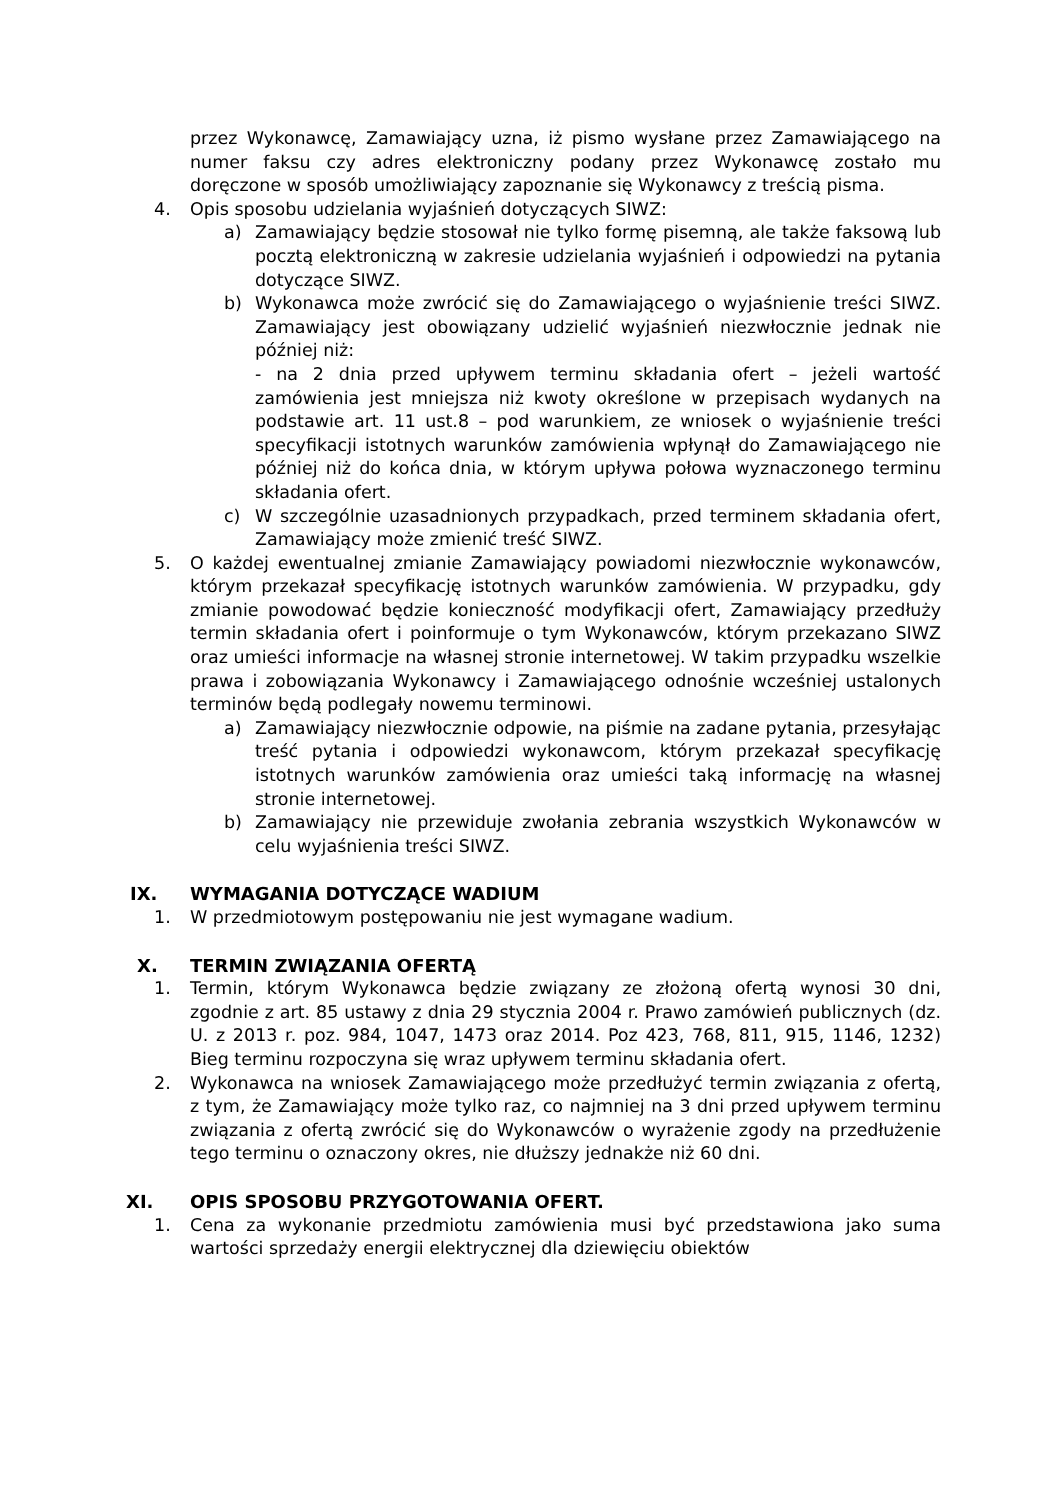przez Wykonawcę, Zamawiający uzna, iż pismo wysłane przez Zamawiającego na numer faksu czy adres elektroniczny podany przez Wykonawcę zostało mu doręczone w sposób umożliwiający zapoznanie się Wykonawcy z treścią pisma.
4. Opis sposobu udzielania wyjaśnień dotyczących SIWZ:
a) Zamawiający będzie stosował nie tylko formę pisemną, ale także faksową lub pocztą elektroniczną w zakresie udzielania wyjaśnień i odpowiedzi na pytania dotyczące SIWZ.
b) Wykonawca może zwrócić się do Zamawiającego o wyjaśnienie treści SIWZ. Zamawiający jest obowiązany udzielić wyjaśnień niezwłocznie jednak nie później niż:
- na 2 dnia przed upływem terminu składania ofert – jeżeli wartość zamówienia jest mniejsza niż kwoty określone w przepisach wydanych na podstawie art. 11 ust.8 – pod warunkiem, ze wniosek o wyjaśnienie treści specyfikacji istotnych warunków zamówienia wpłynął do Zamawiającego nie później niż do końca dnia, w którym upływa połowa wyznaczonego terminu składania ofert.
c) W szczególnie uzasadnionych przypadkach, przed terminem składania ofert, Zamawiający może zmienić treść SIWZ.
5. O każdej ewentualnej zmianie Zamawiający powiadomi niezwłocznie wykonawców, którym przekazał specyfikację istotnych warunków zamówienia. W przypadku, gdy zmianie powodować będzie konieczność modyfikacji ofert, Zamawiający przedłuży termin składania ofert i poinformuje o tym Wykonawców, którym przekazano SIWZ oraz umieści informacje na własnej stronie internetowej. W takim przypadku wszelkie prawa i zobowiązania Wykonawcy i Zamawiającego odnośnie wcześniej ustalonych terminów będą podlegały nowemu terminowi.
a) Zamawiający niezwłocznie odpowie, na piśmie na zadane pytania, przesyłając treść pytania i odpowiedzi wykonawcom, którym przekazał specyfikację istotnych warunków zamówienia oraz umieści taką informację na własnej stronie internetowej.
b) Zamawiający nie przewiduje zwołania zebrania wszystkich Wykonawców w celu wyjaśnienia treści SIWZ.
IX. WYMAGANIA DOTYCZĄCE WADIUM
1. W przedmiotowym postępowaniu nie jest wymagane wadium.
X. TERMIN ZWIĄZANIA OFERTĄ
1. Termin, którym Wykonawca będzie związany ze złożoną ofertą wynosi 30 dni, zgodnie z art. 85 ustawy z dnia 29 stycznia 2004 r. Prawo zamówień publicznych (dz. U. z 2013 r. poz. 984, 1047, 1473 oraz 2014. Poz 423, 768, 811, 915, 1146, 1232) Bieg terminu rozpoczyna się wraz upływem terminu składania ofert.
2. Wykonawca na wniosek Zamawiającego może przedłużyć termin związania z ofertą, z tym, że Zamawiający może tylko raz, co najmniej na 3 dni przed upływem terminu związania z ofertą zwrócić się do Wykonawców o wyrażenie zgody na przedłużenie tego terminu o oznaczony okres, nie dłuższy jednakże niż 60 dni.
XI. OPIS SPOSOBU PRZYGOTOWANIA OFERT.
1. Cena za wykonanie przedmiotu zamówienia musi być przedstawiona jako suma wartości sprzedaży energii elektrycznej dla dziewięciu obiektów